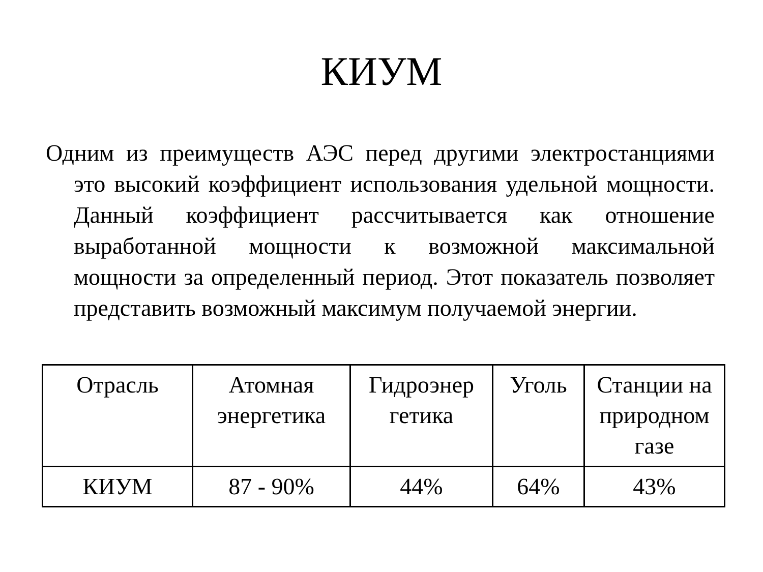КИУМ
Одним из преимуществ АЭС перед другими электростанциями это высокий коэффициент использования удельной мощности. Данный коэффициент рассчитывается как отношение выработанной мощности к возможной максимальной мощности за определенный период. Этот показатель позволяет представить возможный максимум получаемой энергии.
| Отрасль | Атомная энергетика | Гидроэнер гетика | Уголь | Станции на природном газе |
| КИУМ | 87 - 90% | 44% | 64% | 43% |